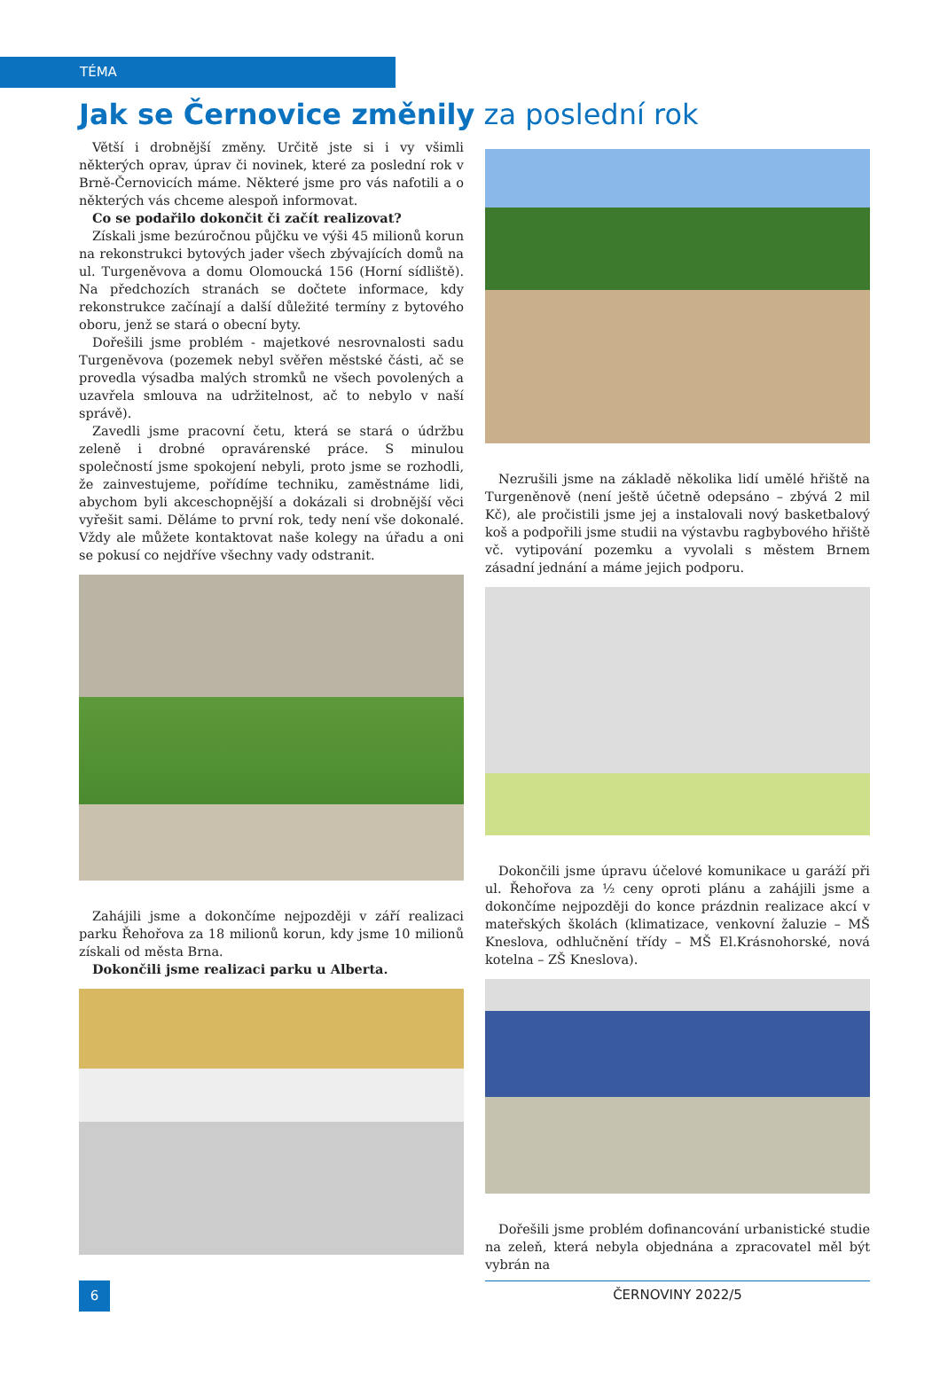TÉMA
Jak se Černovice změnily za poslední rok
Větší i drobnější změny. Určitě jste si i vy všimli některých oprav, úprav či novinek, které za poslední rok v Brně-Černovicích máme. Některé jsme pro vás nafotili a o některých vás chceme alespoň informovat.
Co se podařilo dokončit či začít realizovat?
Získali jsme bezúročnou půjčku ve výši 45 milionů korun na rekonstrukci bytových jader všech zbývajících domů na ul. Turgeněvova a domu Olomoucká 156 (Horní sídliště). Na předchozích stranách se dočtete informace, kdy rekonstrukce začínají a další důležité termíny z bytového oboru, jenž se stará o obecní byty.
Dořešili jsme problém - majetkové nesrovnalosti sadu Turgeněvova (pozemek nebyl svěřen městské části, ač se provedla výsadba malých stromků ne všech povolených a uzavřela smlouva na udržitelnost, ač to nebylo v naší správě).
Zavedli jsme pracovní četu, která se stará o údržbu zeleně i drobné opravárenské práce. S minulou společností jsme spokojení nebyli, proto jsme se rozhodli, že zainvestujeme, pořídíme techniku, zaměstnáme lidi, abychom byli akceschopnější a dokázali si drobnější věci vyřešit sami. Děláme to první rok, tedy není vše dokonalé. Vždy ale můžete kontaktovat naše kolegy na úřadu a oni se pokusí co nejdříve všechny vady odstranit.
Zahájili jsme a dokončíme nejpozději v září realizaci parku Řehořova za 18 milionů korun, kdy jsme 10 milionů získali od města Brna.
Dokončili jsme realizaci parku u Alberta.
Nezrušili jsme na základě několika lidí umělé hřiště na Turgeněnově (není ještě účetně odepsáno – zbývá 2 mil Kč), ale pročistili jsme jej a instalovali nový basketbalový koš a podpořili jsme studii na výstavbu ragbybového hřiště vč. vytipování pozemku a vyvolali s městem Brnem zásadní jednání a máme jejich podporu.
Dokončili jsme úpravu účelové komunikace u garáží při ul. Řehořova za ½ ceny oproti plánu a zahájili jsme a dokončíme nejpozději do konce prázdnin realizace akcí v mateřských školách (klimatizace, venkovní žaluzie – MŠ Kneslova, odhlučnění třídy – MŠ El.Krásnohorské, nová kotelna – ZŠ Kneslova).
Dořešili jsme problém dofinancování urbanistické studie na zeleň, která nebyla objednána a zpracovatel měl být vybrán na
6
ČERNOVINY 2022/5